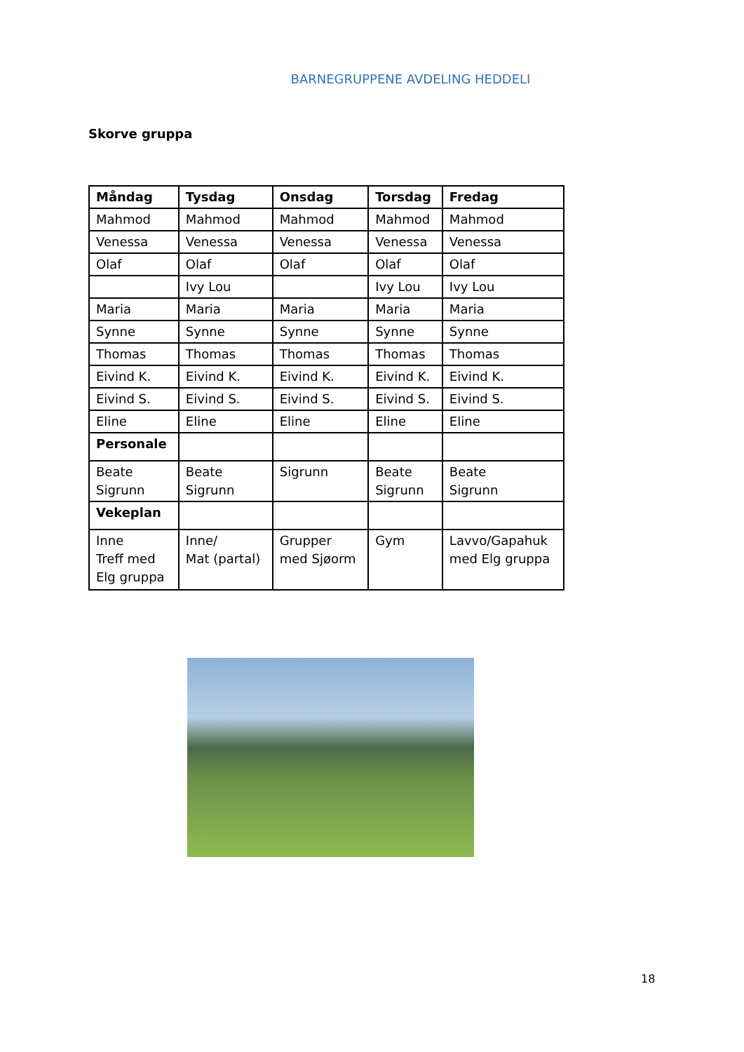BARNEGRUPPENE AVDELING HEDDELI
Skorve gruppa
| Måndag | Tysdag | Onsdag | Torsdag | Fredag |
| --- | --- | --- | --- | --- |
| Mahmod | Mahmod | Mahmod | Mahmod | Mahmod |
| Venessa | Venessa | Venessa | Venessa | Venessa |
| Olaf | Olaf | Olaf | Olaf | Olaf |
| | Ivy Lou | | Ivy Lou | Ivy Lou |
| Maria | Maria | Maria | Maria | Maria |
| Synne | Synne | Synne | Synne | Synne |
| Thomas | Thomas | Thomas | Thomas | Thomas |
| Eivind K. | Eivind K. | Eivind K. | Eivind K. | Eivind K. |
| Eivind S. | Eivind S. | Eivind S. | Eivind S. | Eivind S. |
| Eline | Eline | Eline | Eline | Eline |
| Personale | | | | |
| Beate Sigrunn | Beate Sigrunn | Sigrunn | Beate Sigrunn | Beate Sigrunn |
| Vekeplan | | | | |
| Inne Treff med Elg gruppa | Inne/ Mat (partal) | Grupper med Sjøorm | Gym | Lavvo/Gapahuk med Elg gruppa |
18